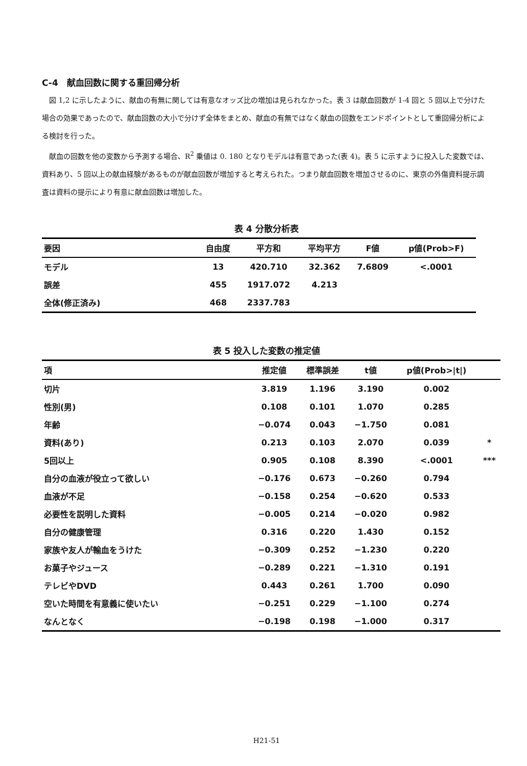C-4　献血回数に関する重回帰分析
図 1,2 に示したように、献血の有無に関しては有意なオッズ比の増加は見られなかった。表 3 は献血回数が 1-4 回と 5 回以上で分けた場合の効果であったので、献血回数の大小で分けず全体をまとめ、献血の有無ではなく献血の回数をエンドポイントとして重回帰分析による検討を行った。
献血の回数を他の変数から予測する場合、R<sup>2</sup> 乗値は 0. 180 となりモデルは有意であった(表 4)。表 5 に示すように投入した変数では、資料あり、5 回以上の献血経験があるものが献血回数が増加すると考えられた。つまり献血回数を増加させるのに、東京の外傷資料提示調査は資料の提示により有意に献血回数は増加した。
表 4 分散分析表
| 要因 | 自由度 | 平方和 | 平均平方 | F値 | p値(Prob>F) |
| --- | --- | --- | --- | --- | --- |
| モデル | 13 | 420.710 | 32.362 | 7.6809 | <.0001 |
| 誤差 | 455 | 1917.072 | 4.213 | | |
| 全体(修正済み) | 468 | 2337.783 | | | |
表 5 投入した変数の推定値
| 項 | 推定値 | 標準誤差 | t値 | p値(Prob>/t/) | |
| --- | --- | --- | --- | --- | --- |
| 切片 | 3.819 | 1.196 | 3.190 | 0.002 | |
| 性別(男) | 0.108 | 0.101 | 1.070 | 0.285 | |
| 年齢 | −0.074 | 0.043 | −1.750 | 0.081 | |
| 資料(あり) | 0.213 | 0.103 | 2.070 | 0.039 | * |
| 5回以上 | 0.905 | 0.108 | 8.390 | <.0001 | *** |
| 自分の血液が役立って欲しい | −0.176 | 0.673 | −0.260 | 0.794 | |
| 血液が不足 | −0.158 | 0.254 | −0.620 | 0.533 | |
| 必要性を説明した資料 | −0.005 | 0.214 | −0.020 | 0.982 | |
| 自分の健康管理 | 0.316 | 0.220 | 1.430 | 0.152 | |
| 家族や友人が輸血をうけた | −0.309 | 0.252 | −1.230 | 0.220 | |
| お菓子やジュース | −0.289 | 0.221 | −1.310 | 0.191 | |
| テレビやDVD | 0.443 | 0.261 | 1.700 | 0.090 | |
| 空いた時間を有意義に使いたい | −0.251 | 0.229 | −1.100 | 0.274 | |
| なんとなく | −0.198 | 0.198 | −1.000 | 0.317 | |
H21-51